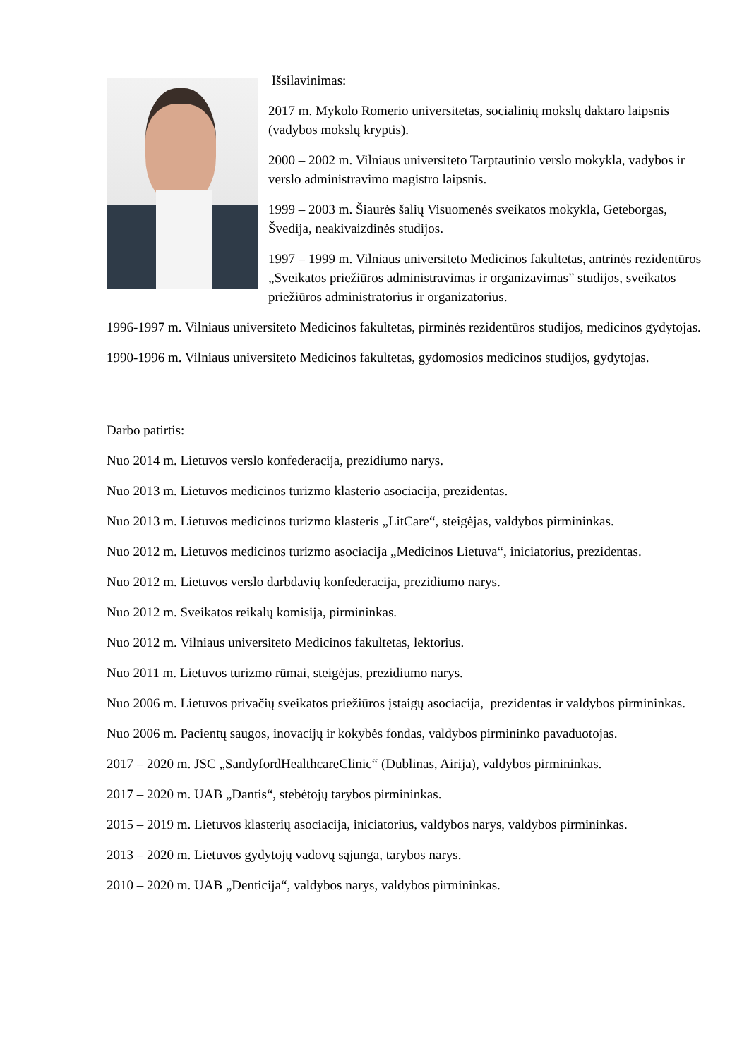Išsilavinimas:
2017 m. Mykolo Romerio universitetas, socialinių mokslų daktaro laipsnis (vadybos mokslų kryptis).
2000 – 2002 m. Vilniaus universiteto Tarptautinio verslo mokykla, vadybos ir verslo administravimo magistro laipsnis.
1999 – 2003 m. Šiaurės šalių Visuomenės sveikatos mokykla, Geteborgas, Švedija, neakivaizdinės studijos.
1997 – 1999 m. Vilniaus universiteto Medicinos fakultetas, antrinės rezidentūros „Sveikatos priežiūros administravimas ir organizavimas” studijos, sveikatos priežiūros administratorius ir organizatorius.
1996-1997 m. Vilniaus universiteto Medicinos fakultetas, pirminės rezidentūros studijos, medicinos gydytojas.
1990-1996 m. Vilniaus universiteto Medicinos fakultetas, gydomosios medicinos studijos, gydytojas.
Darbo patirtis:
Nuo 2014 m. Lietuvos verslo konfederacija, prezidiumo narys.
Nuo 2013 m. Lietuvos medicinos turizmo klasterio asociacija, prezidentas.
Nuo 2013 m. Lietuvos medicinos turizmo klasteris „LitCare“, steigėjas, valdybos pirmininkas.
Nuo 2012 m. Lietuvos medicinos turizmo asociacija „Medicinos Lietuva“, iniciatorius, prezidentas.
Nuo 2012 m. Lietuvos verslo darbdavių konfederacija, prezidiumo narys.
Nuo 2012 m. Sveikatos reikalų komisija, pirmininkas.
Nuo 2012 m. Vilniaus universiteto Medicinos fakultetas, lektorius.
Nuo 2011 m. Lietuvos turizmo rūmai, steigėjas, prezidiumo narys.
Nuo 2006 m. Lietuvos privačių sveikatos priežiūros įstaigų asociacija, prezidentas ir valdybos pirmininkas.
Nuo 2006 m. Pacientų saugos, inovacijų ir kokybės fondas, valdybos pirmininko pavaduotojas.
2017 – 2020 m. JSC „SandyfordHealthcareClinic“ (Dublinas, Airija), valdybos pirmininkas.
2017 – 2020 m. UAB „Dantis“, stebėtojų tarybos pirmininkas.
2015 – 2019 m. Lietuvos klasterių asociacija, iniciatorius, valdybos narys, valdybos pirmininkas.
2013 – 2020 m. Lietuvos gydytojų vadovų sąjunga, tarybos narys.
2010 – 2020 m. UAB „Denticija“, valdybos narys, valdybos pirmininkas.